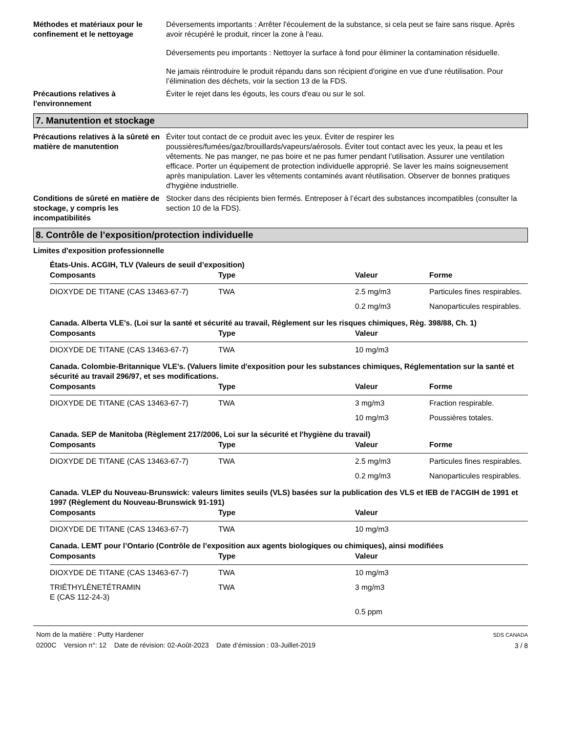Méthodes et matériaux pour le confinement et le nettoyage
Déversements importants : Arrêter l'écoulement de la substance, si cela peut se faire sans risque. Après avoir récupéré le produit, rincer la zone à l'eau.
Déversements peu importants : Nettoyer la surface à fond pour éliminer la contamination résiduelle.
Ne jamais réintroduire le produit répandu dans son récipient d'origine en vue d'une réutilisation. Pour l’élimination des déchets, voir la section 13 de la FDS.
Précautions relatives à l'environnement
Éviter le rejet dans les égouts, les cours d'eau ou sur le sol.
7. Manutention et stockage
Précautions relatives à la sûreté en matière de manutention
Éviter tout contact de ce produit avec les yeux. Éviter de respirer les poussières/fumées/gaz/brouillards/vapeurs/aérosols. Éviter tout contact avec les yeux, la peau et les vêtements. Ne pas manger, ne pas boire et ne pas fumer pendant l’utilisation. Assurer une ventilation efficace. Porter un équipement de protection individuelle approprié. Se laver les mains soigneusement après manipulation. Laver les vêtements contaminés avant réutilisation. Observer de bonnes pratiques d'hygiène industrielle.
Conditions de sûreté en matière de stockage, y compris les incompatibilités
Stocker dans des récipients bien fermés. Entreposer à l’écart des substances incompatibles (consulter la section 10 de la FDS).
8. Contrôle de l’exposition/protection individuelle
Limites d'exposition professionnelle
États-Unis. ACGIH, TLV (Valeurs de seuil d’exposition)
| Composants | Type | Valeur | Forme |
| --- | --- | --- | --- |
| DIOXYDE DE TITANE (CAS 13463-67-7) | TWA | 2.5 mg/m3 | Particules fines respirables. |
| | | 0.2 mg/m3 | Nanoparticules respirables. |
Canada. Alberta VLE's. (Loi sur la santé et sécurité au travail, Règlement sur les risques chimiques, Règ. 398/88, Ch. 1)
| Composants | Type | Valeur |
| --- | --- | --- |
| DIOXYDE DE TITANE (CAS 13463-67-7) | TWA | 10 mg/m3 |
Canada. Colombie-Britannique VLE's. (Valuers limite d'exposition pour les substances chimiques, Réglementation sur la santé et sécurité au travail 296/97, et ses modifications.
| Composants | Type | Valeur | Forme |
| --- | --- | --- | --- |
| DIOXYDE DE TITANE (CAS 13463-67-7) | TWA | 3 mg/m3 | Fraction respirable. |
| | | 10 mg/m3 | Poussières totales. |
Canada. SEP de Manitoba (Règlement 217/2006, Loi sur la sécurité et l'hygiène du travail)
| Composants | Type | Valeur | Forme |
| --- | --- | --- | --- |
| DIOXYDE DE TITANE (CAS 13463-67-7) | TWA | 2.5 mg/m3 | Particules fines respirables. |
| | | 0.2 mg/m3 | Nanoparticules respirables. |
Canada. VLEP du Nouveau-Brunswick: valeurs limites seuils (VLS) basées sur la publication des VLS et IEB de l'ACGIH de 1991 et 1997 (Règlement du Nouveau-Brunswick 91-191)
| Composants | Type | Valeur |
| --- | --- | --- |
| DIOXYDE DE TITANE (CAS 13463-67-7) | TWA | 10 mg/m3 |
Canada. LEMT pour l’Ontario (Contrôle de l’exposition aux agents biologiques ou chimiques), ainsi modifiées
| Composants | Type | Valeur |
| --- | --- | --- |
| DIOXYDE DE TITANE (CAS 13463-67-7) | TWA | 10 mg/m3 |
| TRIÉTHYLÈNETÉTRAMIN E (CAS 112-24-3) | TWA | 3 mg/m3 |
| | | 0.5 ppm |
Nom de la matière : Putty Hardener
0200C Version n°: 12 Date de révision: 02-Août-2023 Date d’émission : 03-Juillet-2019
SDS CANADA
3 / 8